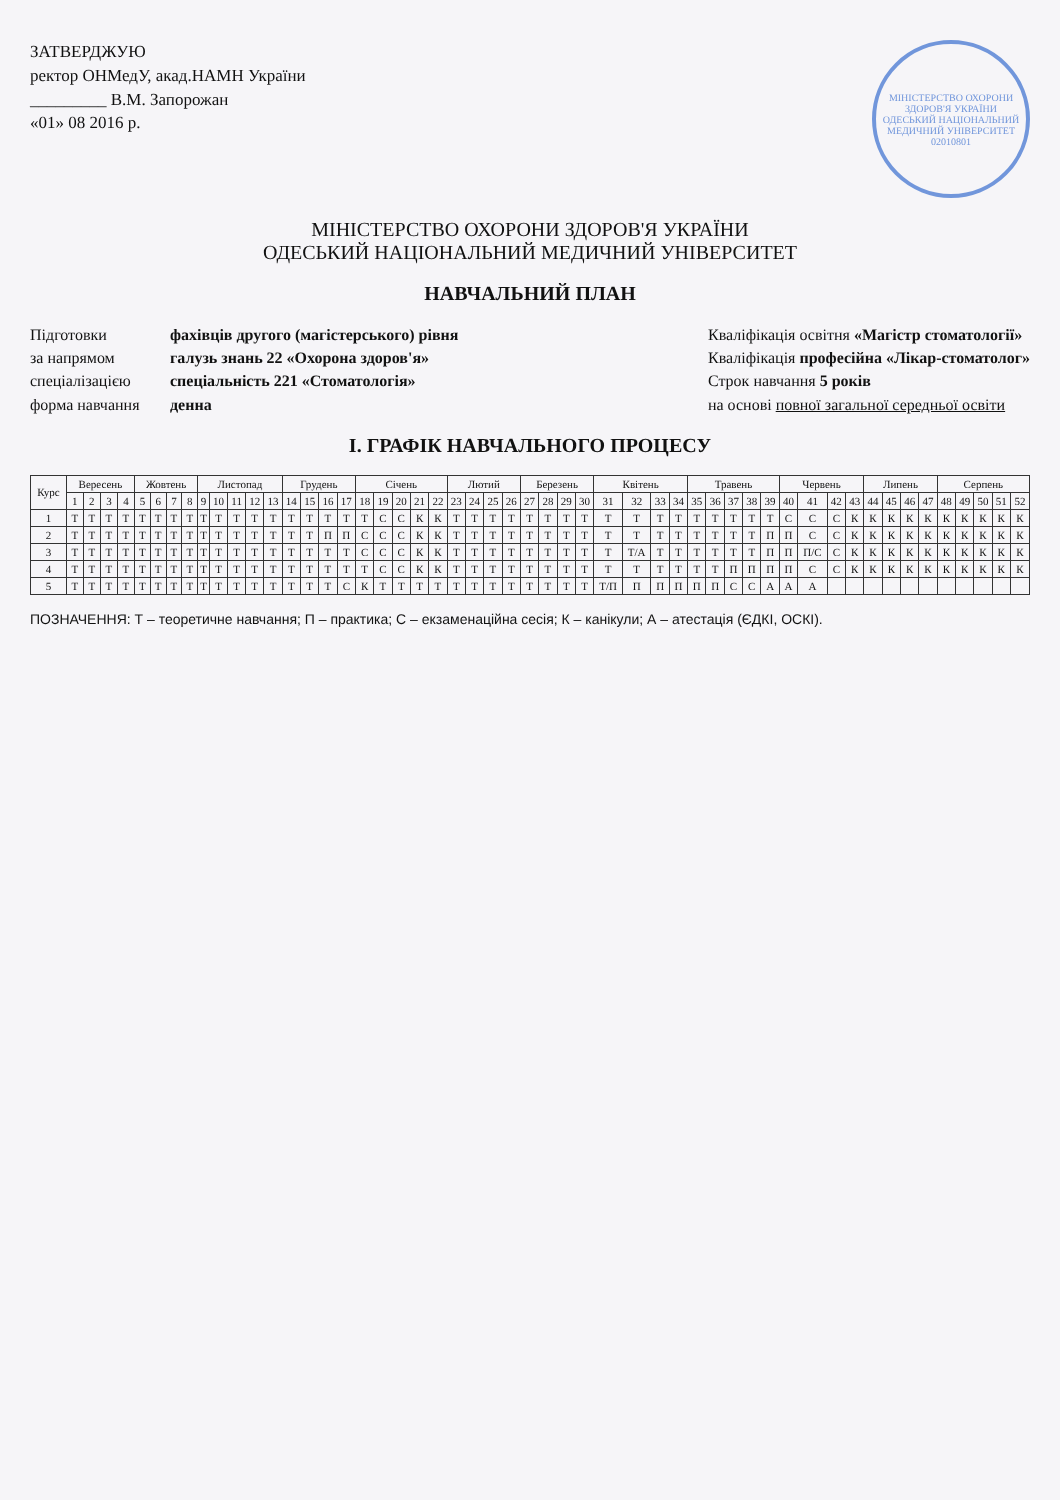ЗАТВЕРДЖУЮ
ректор ОНМедУ, акад.НАМН України
_________ В.М. Запорожан
«01» 08 2016 р.
МІНІСТЕРСТВО ОХОРОНИ ЗДОРОВ'Я УКРАЇНИ
ОДЕСЬКИЙ НАЦІОНАЛЬНИЙ МЕДИЧНИЙ УНІВЕРСИТЕТ
02010801
МІНІСТЕРСТВО ОХОРОНИ ЗДОРОВ'Я УКРАЇНИ
ОДЕСЬКИЙ НАЦІОНАЛЬНИЙ МЕДИЧНИЙ УНІВЕРСИТЕТ
НАВЧАЛЬНИЙ ПЛАН
Підготовки фахівців другого (магістерського) рівня
за напрямом галузь знань 22 «Охорона здоров'я»
спеціалізацією спеціальність 221 «Стоматологія»
форма навчання денна
Кваліфікація освітня «Магістр стоматології»
Кваліфікація професійна «Лікар-стоматолог»
Строк навчання 5 років
на основі повної загальної середньої освіти
І. ГРАФІК НАВЧАЛЬНОГО ПРОЦЕСУ
| Курс | Вересень | | | | Жовтень | | | | Листопад | | | | | Грудень | | | | Січень | | | | | Лютий | | | | Березень | | | | Квітень | | | | Травень | | | | | Червень | | | | Липень | | | | Серпень | | | | |
| --- | --- | --- | --- | --- | --- | --- | --- | --- | --- | --- | --- | --- | --- | --- | --- | --- | --- | --- | --- | --- | --- | --- | --- | --- | --- | --- | --- | --- | --- | --- | --- | --- | --- | --- | --- | --- | --- | --- | --- | --- | --- | --- | --- | --- | --- | --- | --- | --- | --- | --- | --- | --- |
| | 1 | 2 | 3 | 4 | 5 | 6 | 7 | 8 | 9 | 10 | 11 | 12 | 13 | 14 | 15 | 16 | 17 | 18 | 19 | 20 | 21 | 22 | 23 | 24 | 25 | 26 | 27 | 28 | 29 | 30 | 31 | 32 | 33 | 34 | 35 | 36 | 37 | 38 | 39 | 40 | 41 | 42 | 43 | 44 | 45 | 46 | 47 | 48 | 49 | 50 | 51 | 52 |
| 1 | Т | Т | Т | Т | Т | Т | Т | Т | Т | Т | Т | Т | Т | Т | Т | Т | Т | Т | С | С | К | К | Т | Т | Т | Т | Т | Т | Т | Т | Т | Т | Т | Т | Т | Т | Т | Т | Т | С | С | С | К | К | К | К | К | К | К | К | К | К |
| 2 | Т | Т | Т | Т | Т | Т | Т | Т | Т | Т | Т | Т | Т | Т | Т | П | П | С | С | С | К | К | Т | Т | Т | Т | Т | Т | Т | Т | Т | Т | Т | Т | Т | Т | Т | Т | П | П | С | С | К | К | К | К | К | К | К | К | К | К |
| 3 | Т | Т | Т | Т | Т | Т | Т | Т | Т | Т | Т | Т | Т | Т | Т | Т | Т | С | С | С | К | К | Т | Т | Т | Т | Т | Т | Т | Т | Т | Т/А | Т | Т | Т | Т | Т | Т | П | П | П/С | С | К | К | К | К | К | К | К | К | К | К |
| 4 | Т | Т | Т | Т | Т | Т | Т | Т | Т | Т | Т | Т | Т | Т | Т | Т | Т | Т | С | С | К | К | Т | Т | Т | Т | Т | Т | Т | Т | Т | Т | Т | Т | Т | Т | П | П | П | П | С | С | К | К | К | К | К | К | К | К | К | К |
| 5 | Т | Т | Т | Т | Т | Т | Т | Т | Т | Т | Т | Т | Т | Т | Т | Т | С | К | Т | Т | Т | Т | Т | Т | Т | Т | Т | Т | Т | Т | Т/П | П | П | П | П | П | С | С | А | А | А | | | | | | | | | | | |
ПОЗНАЧЕННЯ: Т – теоретичне навчання; П – практика; С – екзаменаційна сесія; К – канікули; А – атестація (ЄДКІ, ОСКІ).